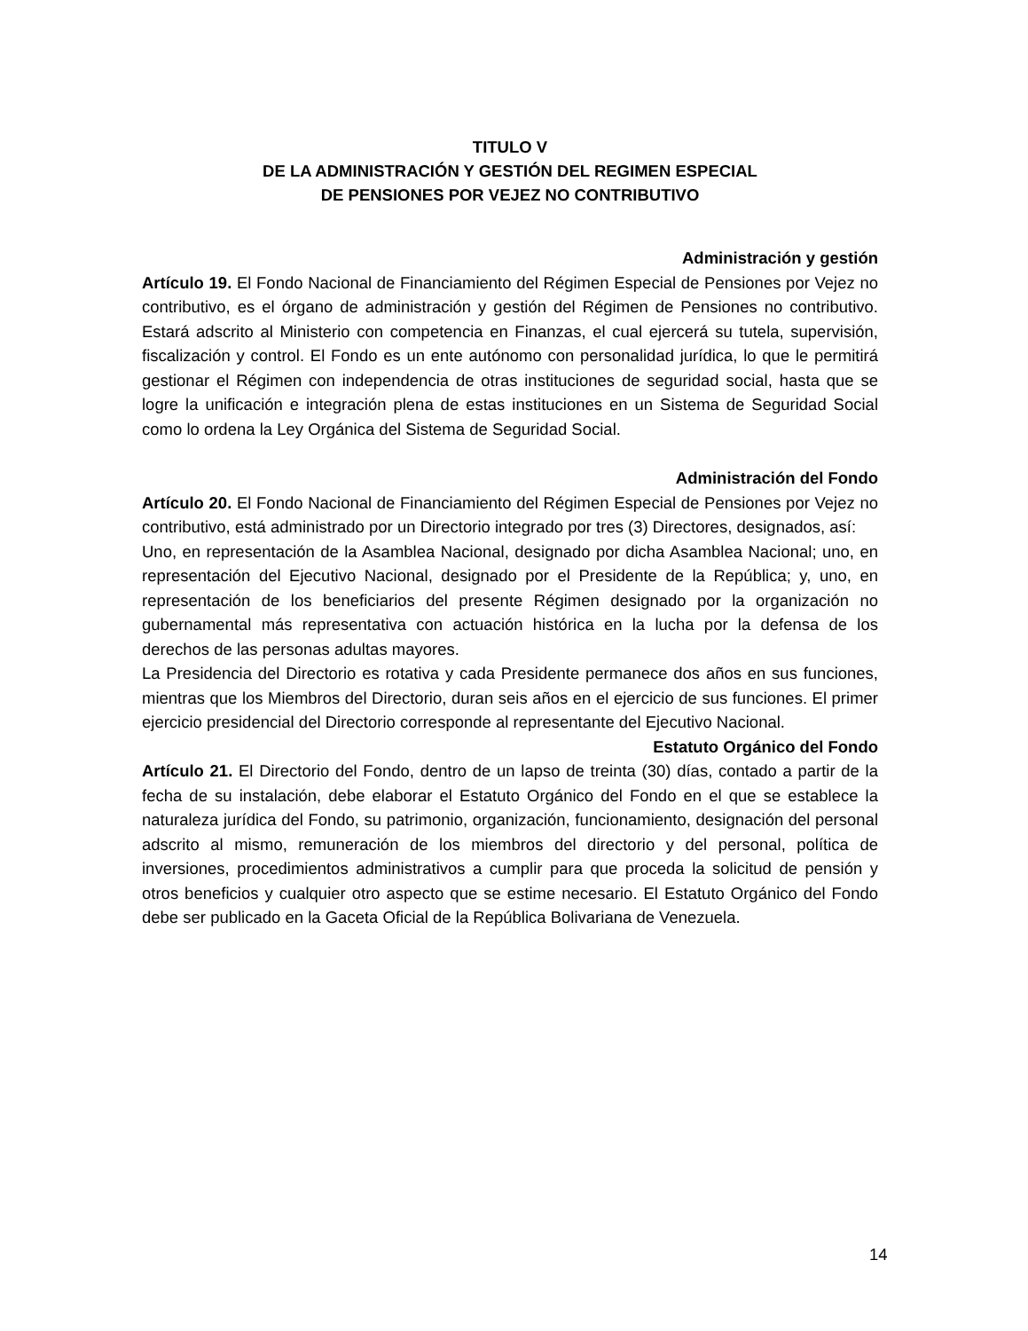TITULO V
DE LA ADMINISTRACIÓN Y GESTIÓN DEL REGIMEN ESPECIAL
DE PENSIONES POR VEJEZ NO CONTRIBUTIVO
Administración y gestión
Artículo 19. El Fondo Nacional de Financiamiento del Régimen Especial de Pensiones por Vejez no contributivo, es el órgano de administración y gestión del Régimen de Pensiones no contributivo. Estará adscrito al Ministerio con competencia en Finanzas, el cual ejercerá su tutela, supervisión, fiscalización y control. El Fondo es un ente autónomo con personalidad jurídica, lo que le permitirá gestionar el Régimen con independencia de otras instituciones de seguridad social, hasta que se logre la unificación e integración plena de estas instituciones en un Sistema de Seguridad Social como lo ordena la Ley Orgánica del Sistema de Seguridad Social.
Administración del Fondo
Artículo 20. El Fondo Nacional de Financiamiento del Régimen Especial de Pensiones por Vejez no contributivo, está administrado por un Directorio integrado por tres (3) Directores, designados, así:
Uno, en representación de la Asamblea Nacional, designado por dicha Asamblea Nacional; uno, en representación del Ejecutivo Nacional, designado por el Presidente de la República; y, uno, en representación de los beneficiarios del presente Régimen designado por la organización no gubernamental más representativa con actuación histórica en la lucha por la defensa de los derechos de las personas adultas mayores.
La Presidencia del Directorio es rotativa y cada Presidente permanece dos años en sus funciones, mientras que los Miembros del Directorio, duran seis años en el ejercicio de sus funciones. El primer ejercicio presidencial del Directorio corresponde al representante del Ejecutivo Nacional.
Estatuto Orgánico del Fondo
Artículo 21. El Directorio del Fondo, dentro de un lapso de treinta (30) días, contado a partir de la fecha de su instalación, debe elaborar el Estatuto Orgánico del Fondo en el que se establece la naturaleza jurídica del Fondo, su patrimonio, organización, funcionamiento, designación del personal adscrito al mismo, remuneración de los miembros del directorio y del personal, política de inversiones, procedimientos administrativos a cumplir para que proceda la solicitud de pensión y otros beneficios y cualquier otro aspecto que se estime necesario. El Estatuto Orgánico del Fondo debe ser publicado en la Gaceta Oficial de la República Bolivariana de Venezuela.
14